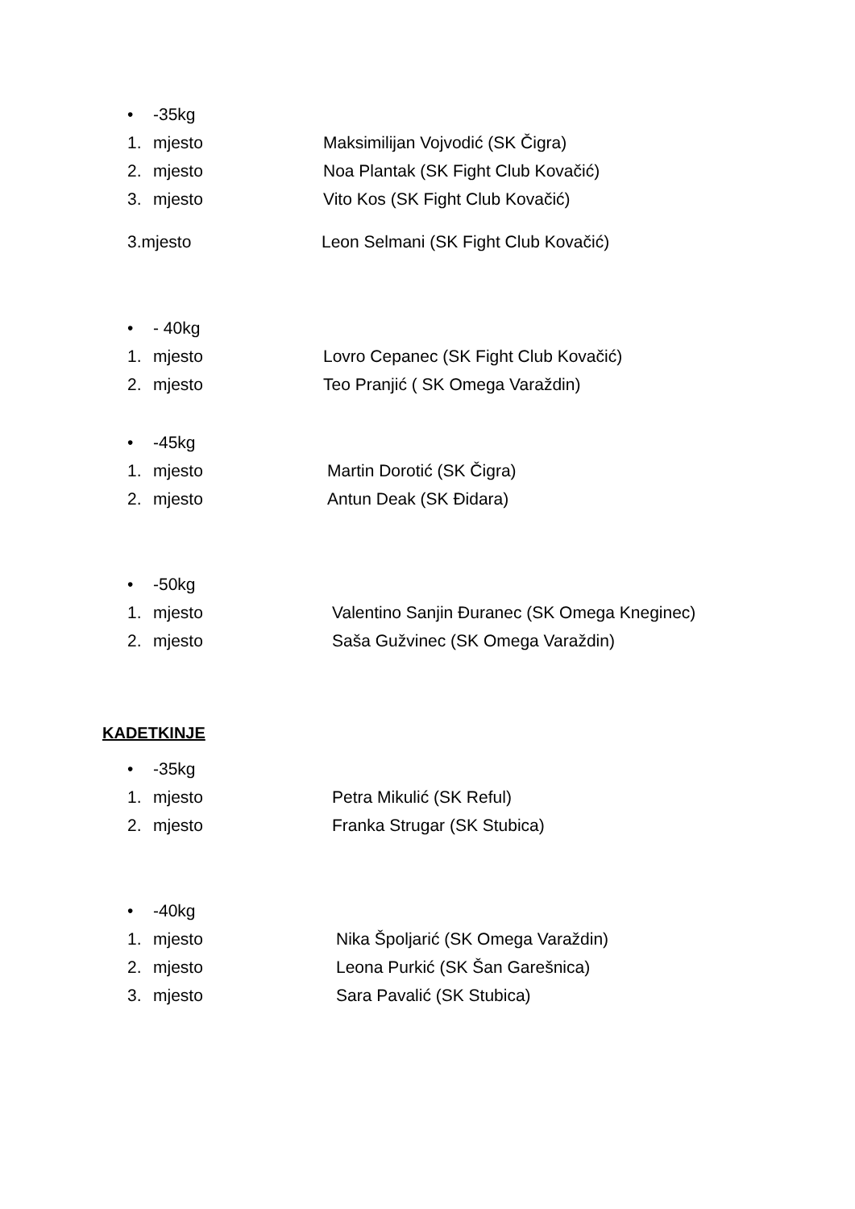• -35kg
1. mjesto Maksimilijan Vojvodić (SK Čigra)
2. mjesto Noa Plantak (SK Fight Club Kovačić)
3. mjesto Vito Kos (SK Fight Club Kovačić)
3.mjesto Leon Selmani (SK Fight Club Kovačić)
• - 40kg
1. mjesto Lovro Cepanec (SK Fight Club Kovačić)
2. mjesto Teo Pranjić ( SK Omega Varaždin)
• -45kg
1. mjesto Martin Dorotić (SK Čigra)
2. mjesto Antun Deak (SK Đidara)
• -50kg
1. mjesto Valentino Sanjin Đuranec (SK Omega Kneginec)
2. mjesto Saša Gužvinec (SK Omega Varaždin)
KADETKINJE
• -35kg
1. mjesto Petra Mikulić (SK Reful)
2. mjesto Franka Strugar (SK Stubica)
• -40kg
1. mjesto Nika Špoljarić (SK Omega Varaždin)
2. mjesto Leona Purkić (SK Šan Garešnica)
3. mjesto Sara Pavalić (SK Stubica)